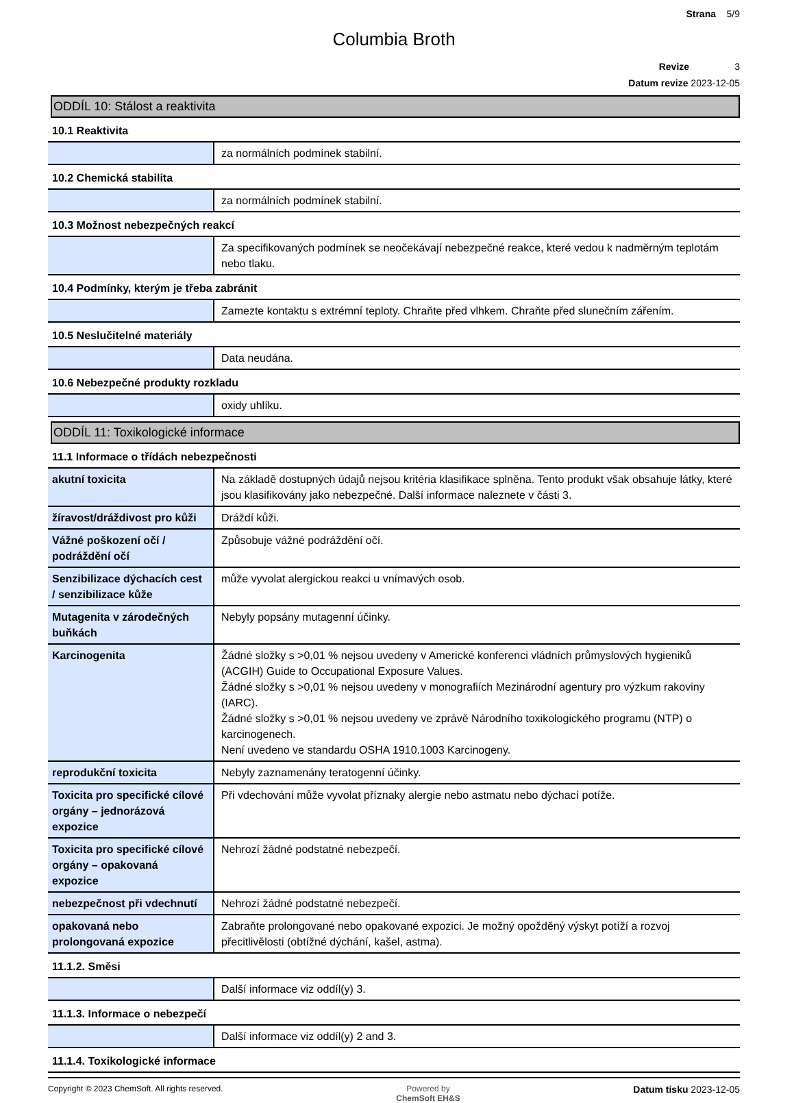Strana 5/9
Columbia Broth
Revize 3
Datum revize 2023-12-05
ODDÍL 10: Stálost a reaktivita
10.1 Reaktivita
| | za normálních podmínek stabilní. |
10.2 Chemická stabilita
| | za normálních podmínek stabilní. |
10.3 Možnost nebezpečných reakcí
| | Za specifikovaných podmínek se neočekávají nebezpečné reakce, které vedou k nadměrným teplotám nebo tlaku. |
10.4 Podmínky, kterým je třeba zabránit
| | Zamezte kontaktu s extrémní teploty. Chraňte před vlhkem. Chraňte před slunečním zářením. |
10.5 Neslučitelné materiály
| | Data neudána. |
10.6 Nebezpečné produkty rozkladu
| | oxidy uhlíku. |
ODDÍL 11: Toxikologické informace
11.1 Informace o třídách nebezpečnosti
| akutní toxicita | Na základě dostupných údajů nejsou kritéria klasifikace splněna. Tento produkt však obsahuje látky, které jsou klasifikovány jako nebezpečné. Další informace naleznete v části 3. |
| žíravost/dráždivost pro kůži | Dráždí kůži. |
| Vážné poškození očí / podráždění očí | Způsobuje vážné podráždění očí. |
| Senzibilizace dýchacích cest / senzibilizace kůže | může vyvolat alergickou reakci u vnímavých osob. |
| Mutagenita v zárodečných buňkách | Nebyly popsány mutagenní účinky. |
| Karcinogenita | Žádné složky s >0,01 % nejsou uvedeny v Americké konferenci vládních průmyslových hygieniků (ACGIH) Guide to Occupational Exposure Values. Žádné složky s >0,01 % nejsou uvedeny v monografiích Mezinárodní agentury pro výzkum rakoviny (IARC). Žádné složky s >0,01 % nejsou uvedeny ve zprávě Národního toxikologického programu (NTP) o karcinogenech. Není uvedeno ve standardu OSHA 1910.1003 Karcinogeny. |
| reprodukční toxicita | Nebyly zaznamenány teratogenní účinky. |
| Toxicita pro specifické cílové orgány – jednorázová expozice | Při vdechování může vyvolat příznaky alergie nebo astmatu nebo dýchací potíže. |
| Toxicita pro specifické cílové orgány – opakovaná expozice | Nehrozí žádné podstatné nebezpečí. |
| nebezpečnost při vdechnutí | Nehrozí žádné podstatné nebezpečí. |
| opakovaná nebo prolongovaná expozice | Zabraňte prolongované nebo opakované expozici. Je možný opožděný výskyt potíží a rozvoj přecitlivělosti (obtížné dýchání, kašel, astma). |
11.1.2. Směsi
| | Další informace viz oddíl(y) 3. |
11.1.3. Informace o nebezpečí
| | Další informace viz oddíl(y) 2 and 3. |
11.1.4. Toxikologické informace
Copyright © 2023 ChemSoft. All rights reserved. Powered by
ChemSoft EH&S Datum tisku 2023-12-05